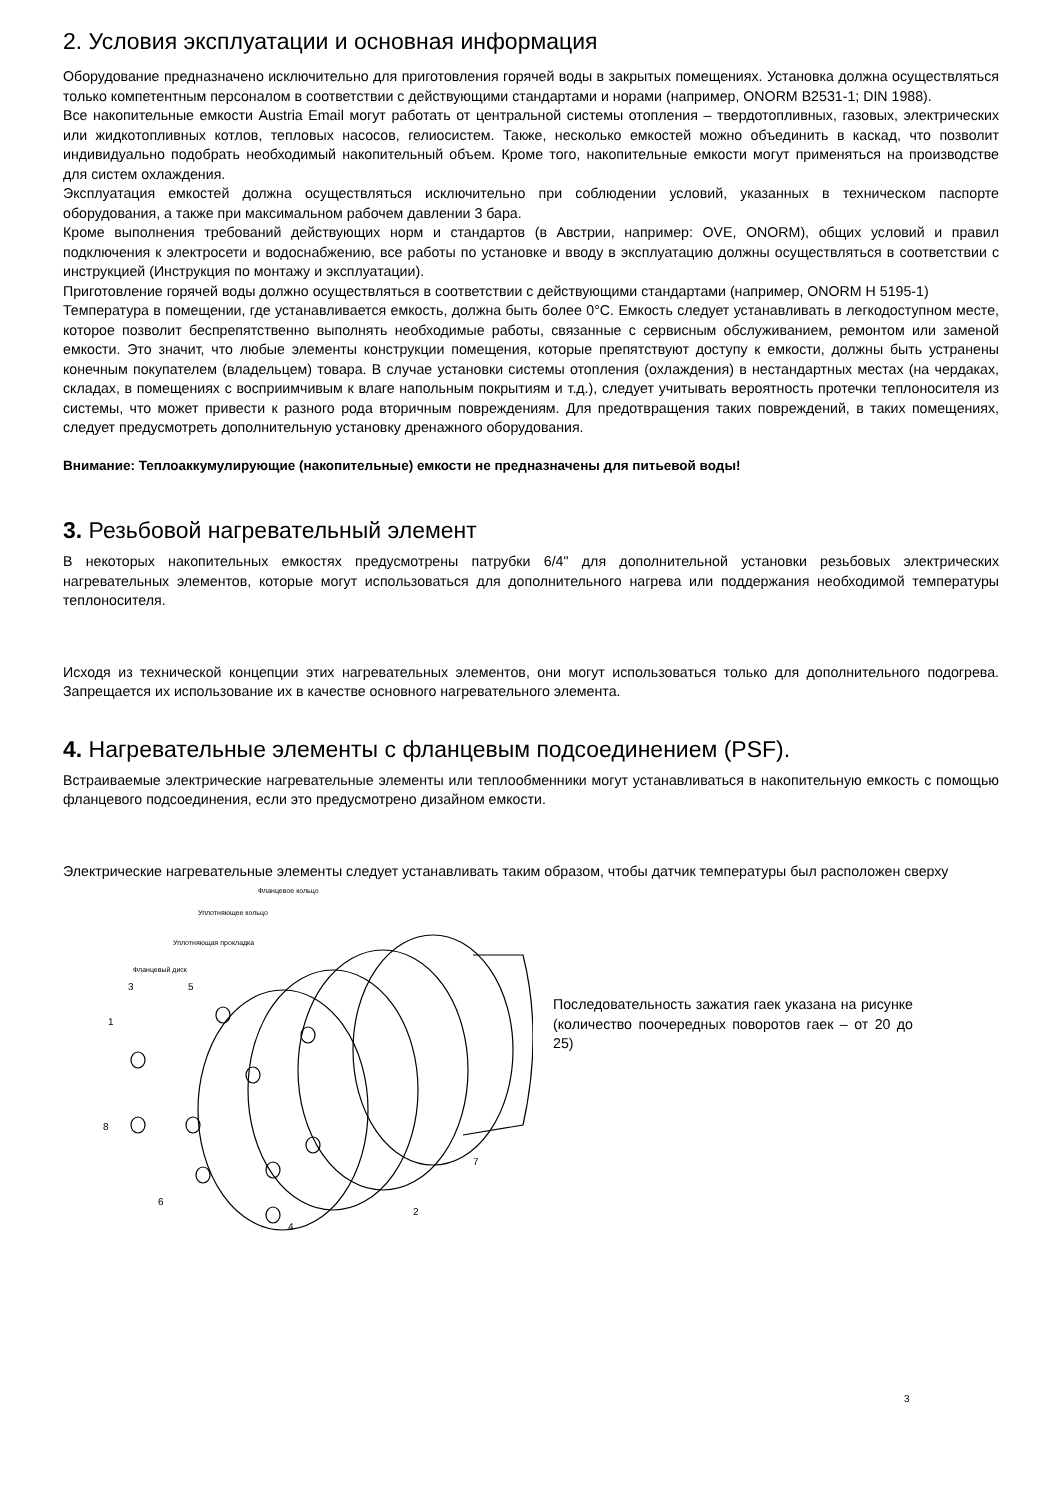2. Условия эксплуатации и основная информация
Оборудование предназначено исключительно для приготовления горячей воды в закрытых помещениях. Установка должна осуществляться только компетентным персоналом в соответствии с действующими стандартами и норами (например, ONORM B2531-1; DIN 1988).
Все накопительные емкости Austria Email могут работать от центральной системы отопления – твердотопливных, газовых, электрических или жидкотопливных котлов, тепловых насосов, гелиосистем. Также, несколько емкостей можно объединить в каскад, что позволит индивидуально подобрать необходимый накопительный объем. Кроме того, накопительные емкости могут применяться на производстве для систем охлаждения.
Эксплуатация емкостей должна осуществляться исключительно при соблюдении условий, указанных в техническом паспорте оборудования, а также при максимальном рабочем давлении 3 бара.
Кроме выполнения требований действующих норм и стандартов (в Австрии, например: OVE, ONORM), общих условий и правил подключения к электросети и водоснабжению, все работы по установке и вводу в эксплуатацию должны осуществляться в соответствии с инструкцией (Инструкция по монтажу и эксплуатации).
Приготовление горячей воды должно осуществляться в соответствии с действующими стандартами (например, ONORM H 5195-1)
Температура в помещении, где устанавливается емкость, должна быть более 0°C. Емкость следует устанавливать в легкодоступном месте, которое позволит беспрепятственно выполнять необходимые работы, связанные с сервисным обслуживанием, ремонтом или заменой емкости. Это значит, что любые элементы конструкции помещения, которые препятствуют доступу к емкости, должны быть устранены конечным покупателем (владельцем) товара. В случае установки системы отопления (охлаждения) в нестандартных местах (на чердаках, складах, в помещениях с восприимчивым к влаге напольным покрытиям и т.д.), следует учитывать вероятность протечки теплоносителя из системы, что может привести к разного рода вторичным повреждениям. Для предотвращения таких повреждений, в таких помещениях, следует предусмотреть дополнительную установку дренажного оборудования.
Внимание: Теплоаккумулирующие (накопительные) емкости не предназначены для питьевой воды!
3. Резьбовой нагревательный элемент
В некоторых накопительных емкостях предусмотрены патрубки 6/4" для дополнительной установки резьбовых электрических нагревательных элементов, которые могут использоваться для дополнительного нагрева или поддержания необходимой температуры теплоносителя.
Исходя из технической концепции этих нагревательных элементов, они могут использоваться только для дополнительного подогрева. Запрещается их использование их в качестве основного нагревательного элемента.
4. Нагревательные элементы с фланцевым подсоединением (PSF).
Встраиваемые электрические нагревательные элементы или теплообменники могут устанавливаться в накопительную емкость с помощью фланцевого подсоединения, если это предусмотрено дизайном емкости.
Электрические нагревательные элементы следует устанавливать таким образом, чтобы датчик температуры был расположен сверху
Фланцевое кольцо
Уплотняющее кольцо
Уплотняющая прокладка
Фланцевый диск
1
3
5
8
6
4
2
7
Последовательность зажатия гаек указана на рисунке (количество поочередных поворотов гаек – от 20 до 25)
3